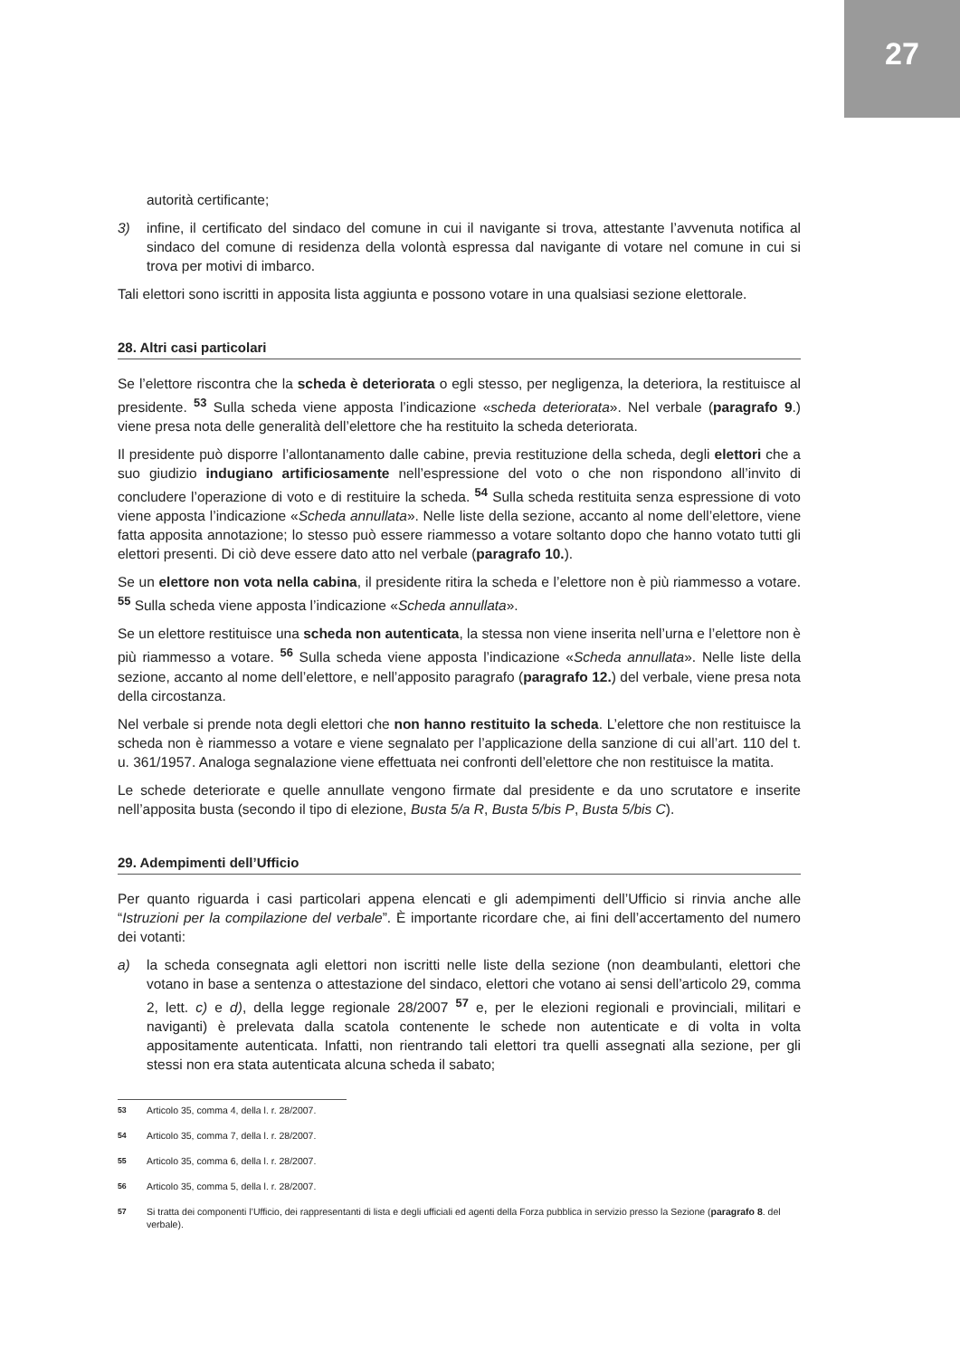27
autorità certificante;
3) infine, il certificato del sindaco del comune in cui il navigante si trova, attestante l’avvenuta notifica al sindaco del comune di residenza della volontà espressa dal navigante di votare nel comune in cui si trova per motivi di imbarco.
Tali elettori sono iscritti in apposita lista aggiunta e possono votare in una qualsiasi sezione elettorale.
28. Altri casi particolari
Se l’elettore riscontra che la scheda è deteriorata o egli stesso, per negligenza, la deteriora, la restituisce al presidente. <sup>53</sup> Sulla scheda viene apposta l’indicazione «scheda deteriorata». Nel verbale (paragrafo 9.) viene presa nota delle generalità dell’elettore che ha restituito la scheda deteriorata.
Il presidente può disporre l’allontanamento dalle cabine, previa restituzione della scheda, degli elettori che a suo giudizio indugiano artificiosamente nell’espressione del voto o che non rispondono all’invito di concludere l’operazione di voto e di restituire la scheda. <sup>54</sup> Sulla scheda restituita senza espressione di voto viene apposta l’indicazione «Scheda annullata». Nelle liste della sezione, accanto al nome dell’elettore, viene fatta apposita annotazione; lo stesso può essere riammesso a votare soltanto dopo che hanno votato tutti gli elettori presenti. Di ciò deve essere dato atto nel verbale (paragrafo 10.).
Se un elettore non vota nella cabina, il presidente ritira la scheda e l’elettore non è più riammesso a votare. <sup>55</sup> Sulla scheda viene apposta l’indicazione «Scheda annullata».
Se un elettore restituisce una scheda non autenticata, la stessa non viene inserita nell’urna e l’elettore non è più riammesso a votare. <sup>56</sup> Sulla scheda viene apposta l’indicazione «Scheda annullata». Nelle liste della sezione, accanto al nome dell’elettore, e nell’apposito paragrafo (paragrafo 12.) del verbale, viene presa nota della circostanza.
Nel verbale si prende nota degli elettori che non hanno restituito la scheda. L’elettore che non restituisce la scheda non è riammesso a votare e viene segnalato per l’applicazione della sanzione di cui all’art. 110 del t. u. 361/1957. Analoga segnalazione viene effettuata nei confronti dell’elettore che non restituisce la matita.
Le schede deteriorate e quelle annullate vengono firmate dal presidente e da uno scrutatore e inserite nell’apposita busta (secondo il tipo di elezione, Busta 5/a R, Busta 5/bis P, Busta 5/bis C).
29. Adempimenti dell’Ufficio
Per quanto riguarda i casi particolari appena elencati e gli adempimenti dell’Ufficio si rinvia anche alle “Istruzioni per la compilazione del verbale”. È importante ricordare che, ai fini dell’accertamento del numero dei votanti:
a) la scheda consegnata agli elettori non iscritti nelle liste della sezione (non deambulanti, elettori che votano in base a sentenza o attestazione del sindaco, elettori che votano ai sensi dell’articolo 29, comma 2, lett. c) e d), della legge regionale 28/2007 <sup>57</sup> e, per le elezioni regionali e provinciali, militari e naviganti) è prelevata dalla scatola contenente le schede non autenticate e di volta in volta appositamente autenticata. Infatti, non rientrando tali elettori tra quelli assegnati alla sezione, per gli stessi non era stata autenticata alcuna scheda il sabato;
<sup>53</sup> Articolo 35, comma 4, della l. r. 28/2007.
<sup>54</sup> Articolo 35, comma 7, della l. r. 28/2007.
<sup>55</sup> Articolo 35, comma 6, della l. r. 28/2007.
<sup>56</sup> Articolo 35, comma 5, della l. r. 28/2007.
<sup>57</sup> Si tratta dei componenti l’Ufficio, dei rappresentanti di lista e degli ufficiali ed agenti della Forza pubblica in servizio presso la Sezione (paragrafo 8. del verbale).